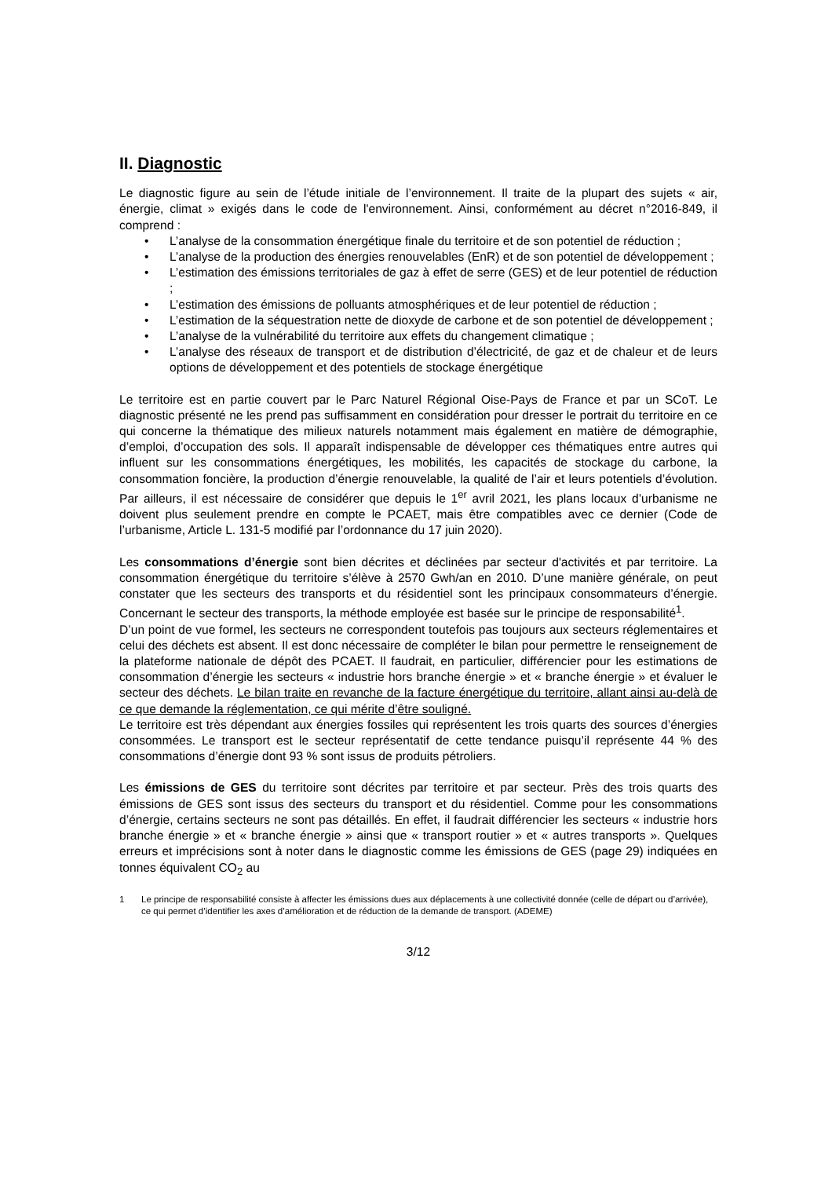II. Diagnostic
Le diagnostic figure au sein de l’étude initiale de l’environnement. Il traite de la plupart des sujets « air, énergie, climat » exigés dans le code de l'environnement. Ainsi, conformément au décret n°2016-849, il comprend :
• L’analyse de la consommation énergétique finale du territoire et de son potentiel de réduction ;
• L’analyse de la production des énergies renouvelables (EnR) et de son potentiel de développement ;
• L’estimation des émissions territoriales de gaz à effet de serre (GES) et de leur potentiel de réduction ;
• L’estimation des émissions de polluants atmosphériques et de leur potentiel de réduction ;
• L’estimation de la séquestration nette de dioxyde de carbone et de son potentiel de développement ;
• L’analyse de la vulnérabilité du territoire aux effets du changement climatique ;
• L’analyse des réseaux de transport et de distribution d’électricité, de gaz et de chaleur et de leurs options de développement et des potentiels de stockage énergétique
Le territoire est en partie couvert par le Parc Naturel Régional Oise-Pays de France et par un SCoT. Le diagnostic présenté ne les prend pas suffisamment en considération pour dresser le portrait du territoire en ce qui concerne la thématique des milieux naturels notamment mais également en matière de démographie, d’emploi, d’occupation des sols. Il apparaît indispensable de développer ces thématiques entre autres qui influent sur les consommations énergétiques, les mobilités, les capacités de stockage du carbone, la consommation foncière, la production d’énergie renouvelable, la qualité de l’air et leurs potentiels d’évolution. Par ailleurs, il est nécessaire de considérer que depuis le 1<sup>er</sup> avril 2021, les plans locaux d’urbanisme ne doivent plus seulement prendre en compte le PCAET, mais être compatibles avec ce dernier (Code de l’urbanisme, Article L. 131-5 modifié par l’ordonnance du 17 juin 2020).
Les consommations d’énergie sont bien décrites et déclinées par secteur d'activités et par territoire. La consommation énergétique du territoire s’élève à 2570 Gwh/an en 2010. D’une manière générale, on peut constater que les secteurs des transports et du résidentiel sont les principaux consommateurs d’énergie. Concernant le secteur des transports, la méthode employée est basée sur le principe de responsabilité<sup>1</sup>.
D’un point de vue formel, les secteurs ne correspondent toutefois pas toujours aux secteurs réglementaires et celui des déchets est absent. Il est donc nécessaire de compléter le bilan pour permettre le renseignement de la plateforme nationale de dépôt des PCAET. Il faudrait, en particulier, différencier pour les estimations de consommation d’énergie les secteurs « industrie hors branche énergie » et « branche énergie » et évaluer le secteur des déchets. Le bilan traite en revanche de la facture énergétique du territoire, allant ainsi au-delà de ce que demande la réglementation, ce qui mérite d’être souligné.
Le territoire est très dépendant aux énergies fossiles qui représentent les trois quarts des sources d’énergies consommées. Le transport est le secteur représentatif de cette tendance puisqu’il représente 44 % des consommations d’énergie dont 93 % sont issus de produits pétroliers.
Les émissions de GES du territoire sont décrites par territoire et par secteur. Près des trois quarts des émissions de GES sont issus des secteurs du transport et du résidentiel. Comme pour les consommations d’énergie, certains secteurs ne sont pas détaillés. En effet, il faudrait différencier les secteurs « industrie hors branche énergie » et « branche énergie » ainsi que « transport routier » et « autres transports ». Quelques erreurs et imprécisions sont à noter dans le diagnostic comme les émissions de GES (page 29) indiquées en tonnes équivalent CO<sub>2</sub> au
1 Le principe de responsabilité consiste à affecter les émissions dues aux déplacements à une collectivité donnée (celle de départ ou d’arrivée), ce qui permet d’identifier les axes d’amélioration et de réduction de la demande de transport. (ADEME)
3/12